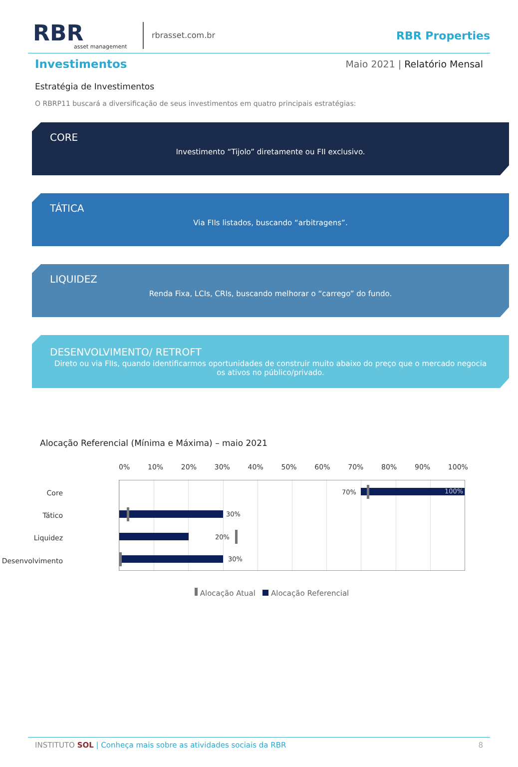RBR
asset management
rbrasset.com.br
RBR Properties
Investimentos
Maio 2021 | Relatório Mensal
Estratégia de Investimentos
O RBRP11 buscará a diversificação de seus investimentos em quatro principais estratégias:
CORE
Investimento “Tijolo” diretamente ou FII exclusivo.
TÁTICA
Via FIIs listados, buscando “arbitragens”.
LIQUIDEZ
Renda Fixa, LCIs, CRIs, buscando melhorar o “carrego” do fundo.
DESENVOLVIMENTO/ RETROFT
Direto ou via FIIs, quando identificarmos oportunidades de construir muito abaixo do preço que o mercado negocia os ativos no público/privado.
Alocação Referencial (Mínima e Máxima) – maio 2021
0% 10% 20% 30% 40% 50% 60% 70% 80% 90% 100%
Core
Tático
Liquidez
Desenvolvimento
70% 100%
30%
20%
30%
Alocação Atual Alocação Referencial
INSTITUTO SOL | Conheça mais sobre as atividades sociais da RBR 8